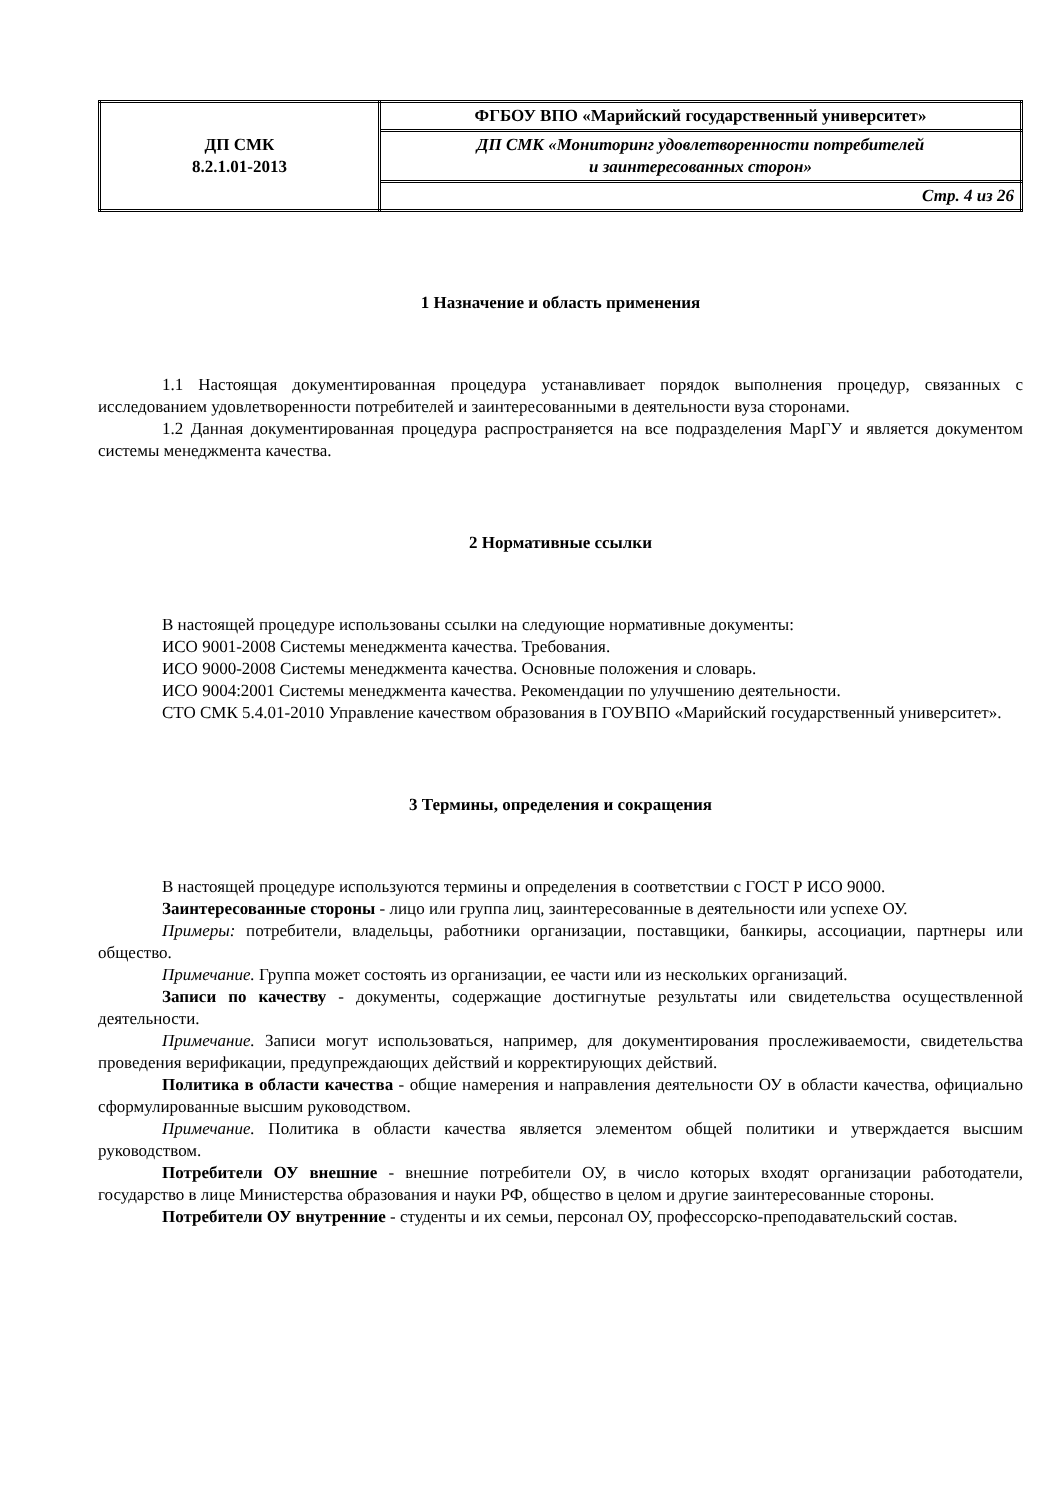| ДП СМК 8.2.1.01-2013 | ФГБОУ ВПО «Марийский государственный университет» |
| | ДП СМК «Мониторинг удовлетворенности потребителей и заинтересованных сторон» |
| | Стр. 4 из 26 |
1 Назначение и область применения
1.1 Настоящая документированная процедура устанавливает порядок выполнения процедур, связанных с исследованием удовлетворенности потребителей и заинтересованными в деятельности вуза сторонами.
1.2 Данная документированная процедура распространяется на все подразделения МарГУ и является документом системы менеджмента качества.
2 Нормативные ссылки
В настоящей процедуре использованы ссылки на следующие нормативные документы:
ИСО 9001-2008 Системы менеджмента качества. Требования.
ИСО 9000-2008 Системы менеджмента качества. Основные положения и словарь.
ИСО 9004:2001 Системы менеджмента качества. Рекомендации по улучшению деятельности.
СТО СМК 5.4.01-2010 Управление качеством образования в ГОУВПО «Марийский государственный университет».
3 Термины, определения и сокращения
В настоящей процедуре используются термины и определения в соответствии с ГОСТ Р ИСО 9000.
Заинтересованные стороны - лицо или группа лиц, заинтересованные в деятельности или успехе ОУ.
Примеры: потребители, владельцы, работники организации, поставщики, банкиры, ассоциации, партнеры или общество.
Примечание. Группа может состоять из организации, ее части или из нескольких организаций.
Записи по качеству - документы, содержащие достигнутые результаты или свидетельства осуществленной деятельности.
Примечание. Записи могут использоваться, например, для документирования прослеживаемости, свидетельства проведения верификации, предупреждающих действий и корректирующих действий.
Политика в области качества - общие намерения и направления деятельности ОУ в области качества, официально сформулированные высшим руководством.
Примечание. Политика в области качества является элементом общей политики и утверждается высшим руководством.
Потребители ОУ внешние - внешние потребители ОУ, в число которых входят организации работодатели, государство в лице Министерства образования и науки РФ, общество в целом и другие заинтересованные стороны.
Потребители ОУ внутренние - студенты и их семьи, персонал ОУ, профессорско-преподавательский состав.